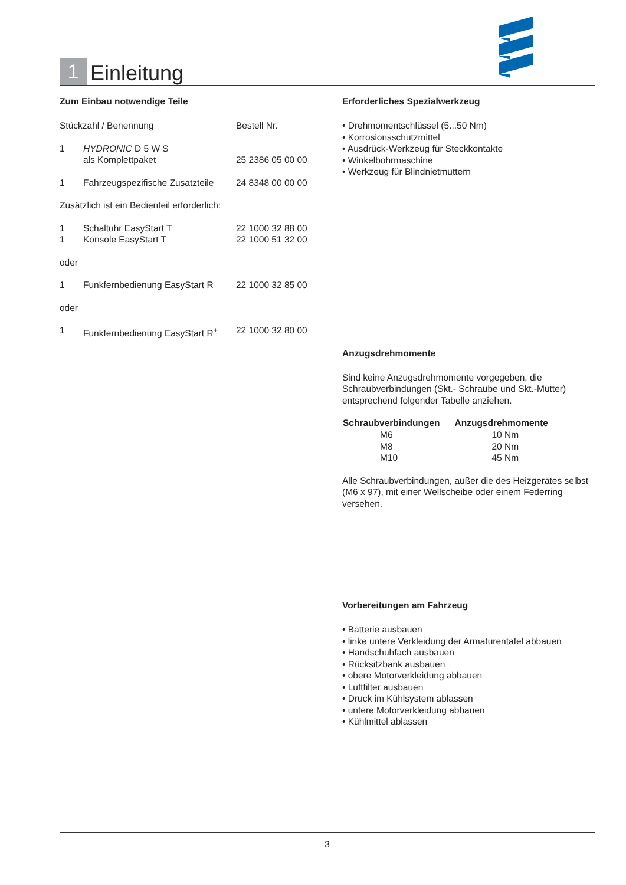1
Einleitung
Zum Einbau notwendige Teile
| Stückzahl / Benennung | | Bestell Nr. |
| 1 | HYDRONIC D 5 W S als Komplettpaket | 25 2386 05 00 00 |
| 1 | Fahrzeugspezifische Zusatzteile | 24 8348 00 00 00 |
| Zusätzlich ist ein Bedienteil erforderlich: | | |
| 1 | Schaltuhr EasyStart T | 22 1000 32 88 00 |
| 1 | Konsole EasyStart T | 22 1000 51 32 00 |
| oder | | |
| 1 | Funkfernbedienung EasyStart R | 22 1000 32 85 00 |
| oder | | |
| 1 | Funkfernbedienung EasyStart R<sup>+</sup> | 22 1000 32 80 00 |
Erforderliches Spezialwerkzeug
• Drehmomentschlüssel (5...50 Nm)
• Korrosionsschutzmittel
• Ausdrück-Werkzeug für Steckkontakte
• Winkelbohrmaschine
• Werkzeug für Blindnietmuttern
Anzugsdrehmomente
Sind keine Anzugsdrehmomente vorgegeben, die Schraubverbindungen (Skt.- Schraube und Skt.-Mutter) entsprechend folgender Tabelle anziehen.
| Schraubverbindungen | Anzugsdrehmomente |
| --- | --- |
| M6 | 10 Nm |
| M8 | 20 Nm |
| M10 | 45 Nm |
Alle Schraubverbindungen, außer die des Heizgerätes selbst (M6 x 97), mit einer Wellscheibe oder einem Federring versehen.
Vorbereitungen am Fahrzeug
• Batterie ausbauen
• linke untere Verkleidung der Armaturentafel abbauen
• Handschuhfach ausbauen
• Rücksitzbank ausbauen
• obere Motorverkleidung abbauen
• Luftfilter ausbauen
• Druck im Kühlsystem ablassen
• untere Motorverkleidung abbauen
• Kühlmittel ablassen
3